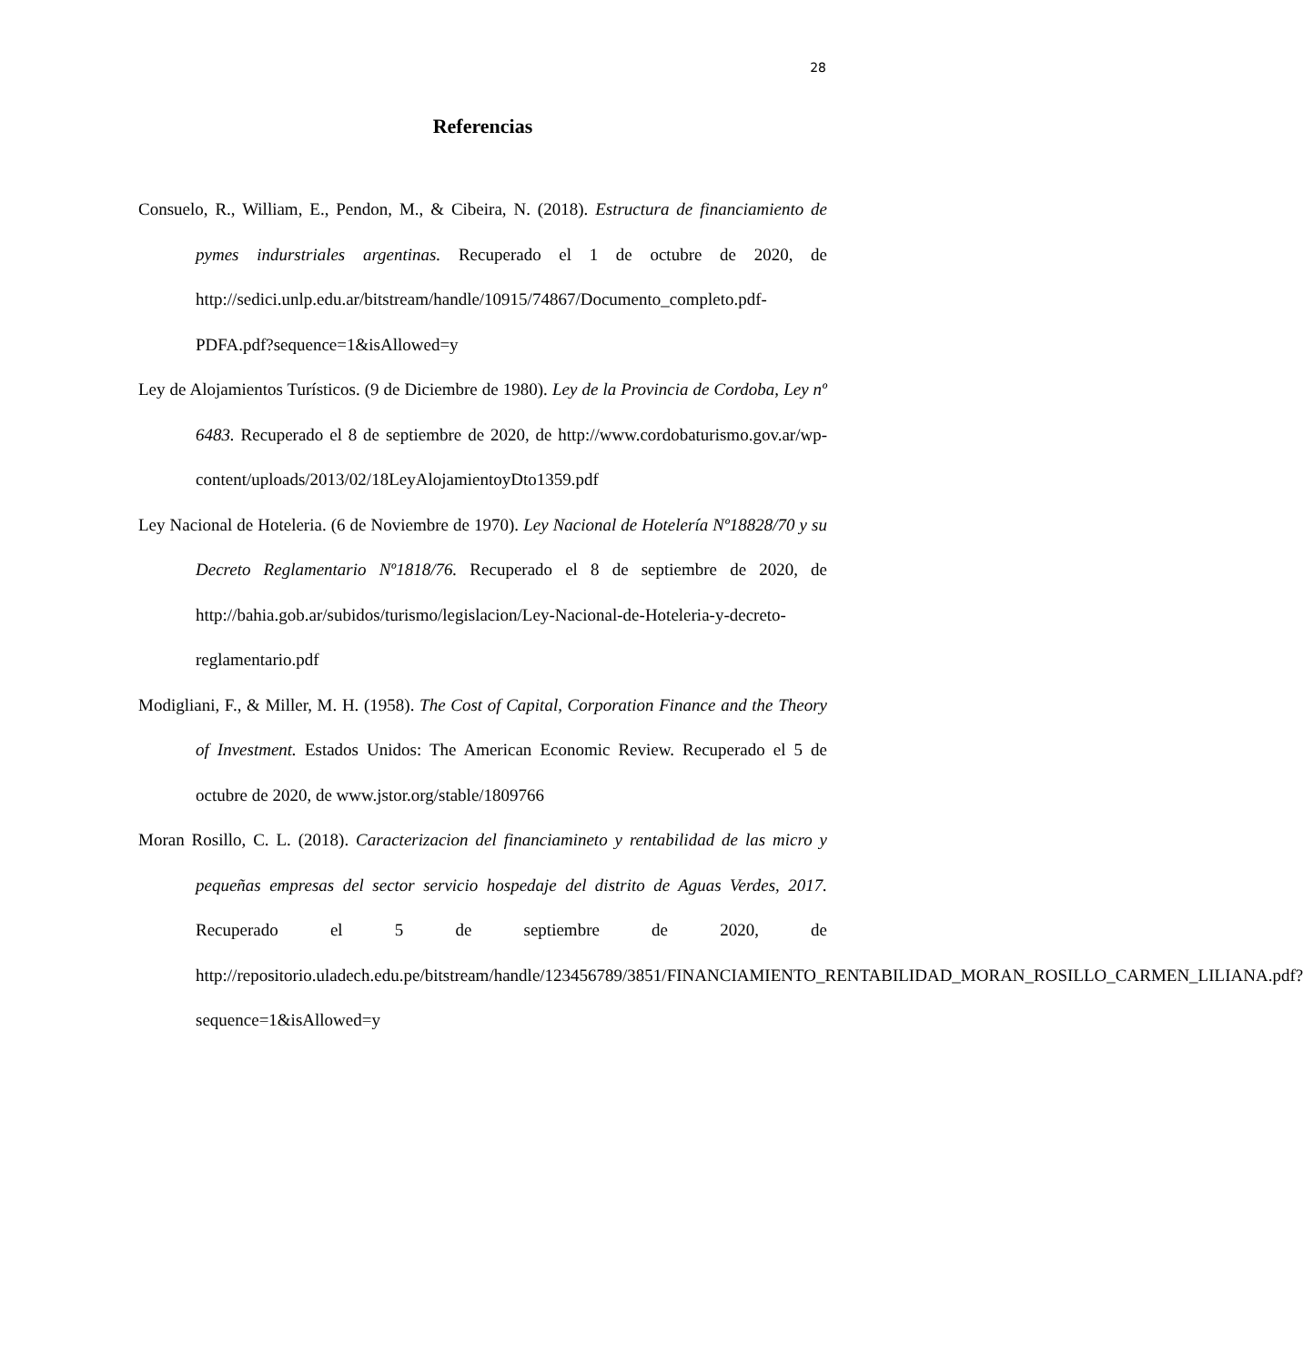28
Referencias
Consuelo, R., William, E., Pendon, M., & Cibeira, N. (2018). Estructura de financiamiento de pymes indurstriales argentinas. Recuperado el 1 de octubre de 2020, de http://sedici.unlp.edu.ar/bitstream/handle/10915/74867/Documento_completo.pdf-PDFA.pdf?sequence=1&isAllowed=y
Ley de Alojamientos Turísticos. (9 de Diciembre de 1980). Ley de la Provincia de Cordoba, Ley nº 6483. Recuperado el 8 de septiembre de 2020, de http://www.cordobaturismo.gov.ar/wp-content/uploads/2013/02/18LeyAlojamientoyDto1359.pdf
Ley Nacional de Hoteleria. (6 de Noviembre de 1970). Ley Nacional de Hotelería Nº18828/70 y su Decreto Reglamentario Nº1818/76. Recuperado el 8 de septiembre de 2020, de http://bahia.gob.ar/subidos/turismo/legislacion/Ley-Nacional-de-Hoteleria-y-decreto-reglamentario.pdf
Modigliani, F., & Miller, M. H. (1958). The Cost of Capital, Corporation Finance and the Theory of Investment. Estados Unidos: The American Economic Review. Recuperado el 5 de octubre de 2020, de www.jstor.org/stable/1809766
Moran Rosillo, C. L. (2018). Caracterizacion del financiamineto y rentabilidad de las micro y pequeñas empresas del sector servicio hospedaje del distrito de Aguas Verdes, 2017. Recuperado el 5 de septiembre de 2020, de http://repositorio.uladech.edu.pe/bitstream/handle/123456789/3851/FINANCIAMIENTO_RENTABILIDAD_MORAN_ROSILLO_CARMEN_LILIANA.pdf?sequence=1&isAllowed=y